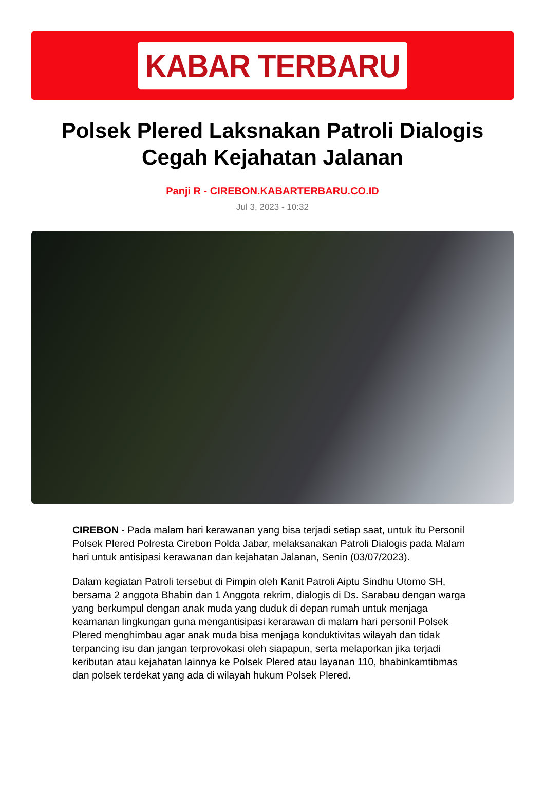KABAR TERBARU
Polsek Plered Laksnakan Patroli Dialogis Cegah Kejahatan Jalanan
Panji R - CIREBON.KABARTERBARU.CO.ID
Jul 3, 2023 - 10:32
CIREBON - Pada malam hari kerawanan yang bisa terjadi setiap saat, untuk itu Personil Polsek Plered Polresta Cirebon Polda Jabar, melaksanakan Patroli Dialogis pada Malam hari untuk antisipasi kerawanan dan kejahatan Jalanan, Senin (03/07/2023).
Dalam kegiatan Patroli tersebut di Pimpin oleh Kanit Patroli Aiptu Sindhu Utomo SH, bersama 2 anggota Bhabin dan 1 Anggota rekrim, dialogis di Ds. Sarabau dengan warga yang berkumpul dengan anak muda yang duduk di depan rumah untuk menjaga keamanan lingkungan guna mengantisipasi kerarawan di malam hari personil Polsek Plered menghimbau agar anak muda bisa menjaga konduktivitas wilayah dan tidak terpancing isu dan jangan terprovokasi oleh siapapun, serta melaporkan jika terjadi keributan atau kejahatan lainnya ke Polsek Plered atau layanan 110, bhabinkamtibmas dan polsek terdekat yang ada di wilayah hukum Polsek Plered.